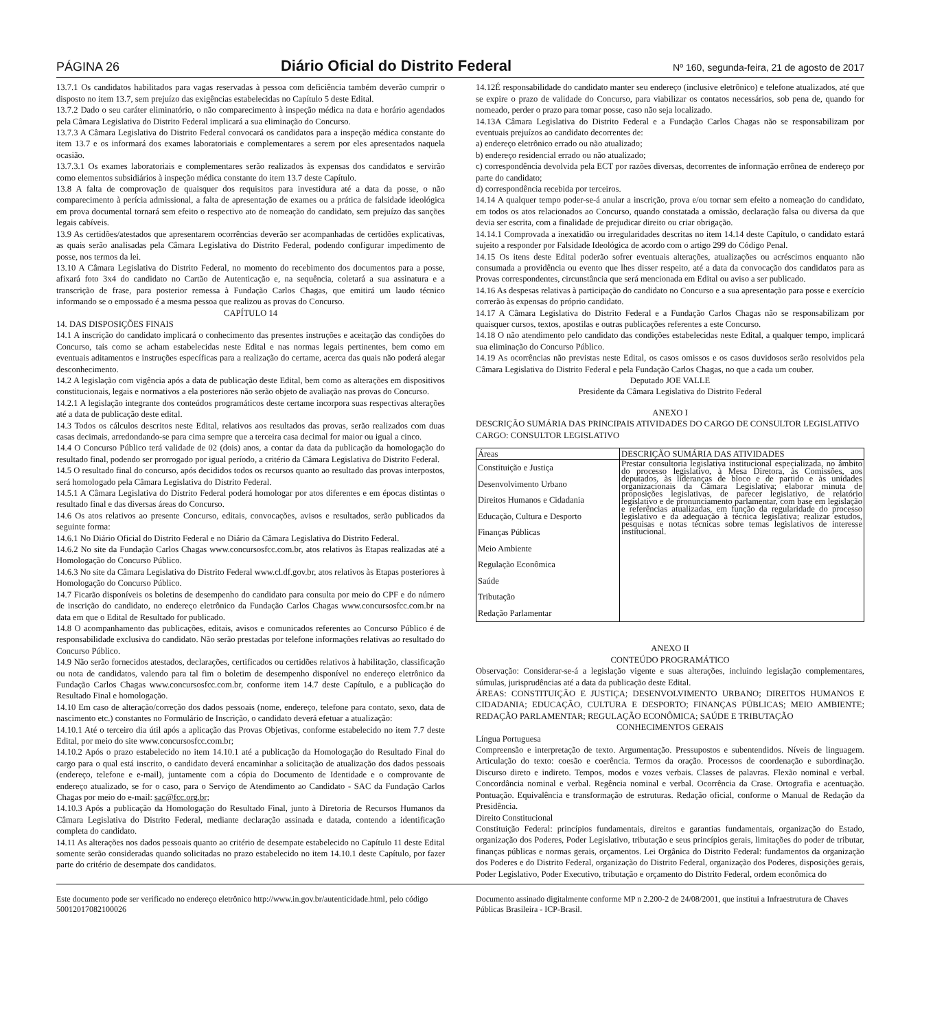PÁGINA 26 Diário Oficial do Distrito Federal Nº 160, segunda-feira, 21 de agosto de 2017
13.7.1 Os candidatos habilitados para vagas reservadas à pessoa com deficiência também deverão cumprir o disposto no item 13.7, sem prejuízo das exigências estabelecidas no Capítulo 5 deste Edital.
13.7.2 Dado o seu caráter eliminatório, o não comparecimento à inspeção médica na data e horário agendados pela Câmara Legislativa do Distrito Federal implicará a sua eliminação do Concurso.
13.7.3 A Câmara Legislativa do Distrito Federal convocará os candidatos para a inspeção médica constante do item 13.7 e os informará dos exames laboratoriais e complementares a serem por eles apresentados naquela ocasião.
13.7.3.1 Os exames laboratoriais e complementares serão realizados às expensas dos candidatos e servirão como elementos subsidiários à inspeção médica constante do item 13.7 deste Capítulo.
13.8 A falta de comprovação de quaisquer dos requisitos para investidura até a data da posse, o não comparecimento à perícia admissional, a falta de apresentação de exames ou a prática de falsidade ideológica em prova documental tornará sem efeito o respectivo ato de nomeação do candidato, sem prejuízo das sanções legais cabíveis.
13.9 As certidões/atestados que apresentarem ocorrências deverão ser acompanhadas de certidões explicativas, as quais serão analisadas pela Câmara Legislativa do Distrito Federal, podendo configurar impedimento de posse, nos termos da lei.
13.10 A Câmara Legislativa do Distrito Federal, no momento do recebimento dos documentos para a posse, afixará foto 3x4 do candidato no Cartão de Autenticação e, na sequência, coletará a sua assinatura e a transcrição de frase, para posterior remessa à Fundação Carlos Chagas, que emitirá um laudo técnico informando se o empossado é a mesma pessoa que realizou as provas do Concurso.
CAPÍTULO 14
14. DAS DISPOSIÇÕES FINAIS
14.1 A inscrição do candidato implicará o conhecimento das presentes instruções e aceitação das condições do Concurso, tais como se acham estabelecidas neste Edital e nas normas legais pertinentes, bem como em eventuais aditamentos e instruções específicas para a realização do certame, acerca das quais não poderá alegar desconhecimento.
14.2 A legislação com vigência após a data de publicação deste Edital, bem como as alterações em dispositivos constitucionais, legais e normativos a ela posteriores não serão objeto de avaliação nas provas do Concurso.
14.2.1 A legislação integrante dos conteúdos programáticos deste certame incorpora suas respectivas alterações até a data de publicação deste edital.
14.3 Todos os cálculos descritos neste Edital, relativos aos resultados das provas, serão realizados com duas casas decimais, arredondando-se para cima sempre que a terceira casa decimal for maior ou igual a cinco.
14.4 O Concurso Público terá validade de 02 (dois) anos, a contar da data da publicação da homologação do resultado final, podendo ser prorrogado por igual período, a critério da Câmara Legislativa do Distrito Federal.
14.5 O resultado final do concurso, após decididos todos os recursos quanto ao resultado das provas interpostos, será homologado pela Câmara Legislativa do Distrito Federal.
14.5.1 A Câmara Legislativa do Distrito Federal poderá homologar por atos diferentes e em épocas distintas o resultado final e das diversas áreas do Concurso.
14.6 Os atos relativos ao presente Concurso, editais, convocações, avisos e resultados, serão publicados da seguinte forma:
14.6.1 No Diário Oficial do Distrito Federal e no Diário da Câmara Legislativa do Distrito Federal.
14.6.2 No site da Fundação Carlos Chagas www.concursosfcc.com.br, atos relativos às Etapas realizadas até a Homologação do Concurso Público.
14.6.3 No site da Câmara Legislativa do Distrito Federal www.cl.df.gov.br, atos relativos às Etapas posteriores à Homologação do Concurso Público.
14.7 Ficarão disponíveis os boletins de desempenho do candidato para consulta por meio do CPF e do número de inscrição do candidato, no endereço eletrônico da Fundação Carlos Chagas www.concursosfcc.com.br na data em que o Edital de Resultado for publicado.
14.8 O acompanhamento das publicações, editais, avisos e comunicados referentes ao Concurso Público é de responsabilidade exclusiva do candidato. Não serão prestadas por telefone informações relativas ao resultado do Concurso Público.
14.9 Não serão fornecidos atestados, declarações, certificados ou certidões relativos à habilitação, classificação ou nota de candidatos, valendo para tal fim o boletim de desempenho disponível no endereço eletrônico da Fundação Carlos Chagas www.concursosfcc.com.br, conforme item 14.7 deste Capítulo, e a publicação do Resultado Final e homologação.
14.10 Em caso de alteração/correção dos dados pessoais (nome, endereço, telefone para contato, sexo, data de nascimento etc.) constantes no Formulário de Inscrição, o candidato deverá efetuar a atualização:
14.10.1 Até o terceiro dia útil após a aplicação das Provas Objetivas, conforme estabelecido no item 7.7 deste Edital, por meio do site www.concursosfcc.com.br;
14.10.2 Após o prazo estabelecido no item 14.10.1 até a publicação da Homologação do Resultado Final do cargo para o qual está inscrito, o candidato deverá encaminhar a solicitação de atualização dos dados pessoais (endereço, telefone e e-mail), juntamente com a cópia do Documento de Identidade e o comprovante de endereço atualizado, se for o caso, para o Serviço de Atendimento ao Candidato - SAC da Fundação Carlos Chagas por meio do e-mail: sac@fcc.org.br;
14.10.3 Após a publicação da Homologação do Resultado Final, junto à Diretoria de Recursos Humanos da Câmara Legislativa do Distrito Federal, mediante declaração assinada e datada, contendo a identificação completa do candidato.
14.11 As alterações nos dados pessoais quanto ao critério de desempate estabelecido no Capítulo 11 deste Edital somente serão consideradas quando solicitadas no prazo estabelecido no item 14.10.1 deste Capítulo, por fazer parte do critério de desempate dos candidatos.
14.12É responsabilidade do candidato manter seu endereço (inclusive eletrônico) e telefone atualizados, até que se expire o prazo de validade do Concurso, para viabilizar os contatos necessários, sob pena de, quando for nomeado, perder o prazo para tomar posse, caso não seja localizado.
14.13A Câmara Legislativa do Distrito Federal e a Fundação Carlos Chagas não se responsabilizam por eventuais prejuízos ao candidato decorrentes de:
a) endereço eletrônico errado ou não atualizado;
b) endereço residencial errado ou não atualizado;
c) correspondência devolvida pela ECT por razões diversas, decorrentes de informação errônea de endereço por parte do candidato;
d) correspondência recebida por terceiros.
14.14 A qualquer tempo poder-se-á anular a inscrição, prova e/ou tornar sem efeito a nomeação do candidato, em todos os atos relacionados ao Concurso, quando constatada a omissão, declaração falsa ou diversa da que devia ser escrita, com a finalidade de prejudicar direito ou criar obrigação.
14.14.1 Comprovada a inexatidão ou irregularidades descritas no item 14.14 deste Capítulo, o candidato estará sujeito a responder por Falsidade Ideológica de acordo com o artigo 299 do Código Penal.
14.15 Os itens deste Edital poderão sofrer eventuais alterações, atualizações ou acréscimos enquanto não consumada a providência ou evento que lhes disser respeito, até a data da convocação dos candidatos para as Provas correspondentes, circunstância que será mencionada em Edital ou aviso a ser publicado.
14.16 As despesas relativas à participação do candidato no Concurso e a sua apresentação para posse e exercício correrão às expensas do próprio candidato.
14.17 A Câmara Legislativa do Distrito Federal e a Fundação Carlos Chagas não se responsabilizam por quaisquer cursos, textos, apostilas e outras publicações referentes a este Concurso.
14.18 O não atendimento pelo candidato das condições estabelecidas neste Edital, a qualquer tempo, implicará sua eliminação do Concurso Público.
14.19 As ocorrências não previstas neste Edital, os casos omissos e os casos duvidosos serão resolvidos pela Câmara Legislativa do Distrito Federal e pela Fundação Carlos Chagas, no que a cada um couber.
Deputado JOE VALLE
Presidente da Câmara Legislativa do Distrito Federal
ANEXO I
DESCRIÇÃO SUMÁRIA DAS PRINCIPAIS ATIVIDADES DO CARGO DE CONSULTOR LEGISLATIVO
CARGO: CONSULTOR LEGISLATIVO
| Áreas | DESCRIÇÃO SUMÁRIA DAS ATIVIDADES |
| --- | --- |
| Constituição e Justiça Desenvolvimento Urbano Direitos Humanos e Cidadania Educação, Cultura e Desporto Finanças Públicas Meio Ambiente Regulação Econômica Saúde Tributação Redação Parlamentar | Prestar consultoria legislativa institucional especializada, no âmbito do processo legislativo, à Mesa Diretora, às Comissões, aos deputados, às lideranças de bloco e de partido e às unidades organizacionais da Câmara Legislativa; elaborar minuta de proposições legislativas, de parecer legislativo, de relatório legislativo e de pronunciamento parlamentar, com base em legislação e referências atualizadas, em função da regularidade do processo legislativo e da adequação à técnica legislativa; realizar estudos, pesquisas e notas técnicas sobre temas legislativos de interesse institucional. |
ANEXO II
CONTEÚDO PROGRAMÁTICO
Observação: Considerar-se-á a legislação vigente e suas alterações, incluindo legislação complementares, súmulas, jurisprudências até a data da publicação deste Edital.
ÁREAS: CONSTITUIÇÃO E JUSTIÇA; DESENVOLVIMENTO URBANO; DIREITOS HUMANOS E CIDADANIA; EDUCAÇÃO, CULTURA E DESPORTO; FINANÇAS PÚBLICAS; MEIO AMBIENTE; REDAÇÃO PARLAMENTAR; REGULAÇÃO ECONÔMICA; SAÚDE E TRIBUTAÇÃO
CONHECIMENTOS GERAIS
Língua Portuguesa
Compreensão e interpretação de texto. Argumentação. Pressupostos e subentendidos. Níveis de linguagem. Articulação do texto: coesão e coerência. Termos da oração. Processos de coordenação e subordinação. Discurso direto e indireto. Tempos, modos e vozes verbais. Classes de palavras. Flexão nominal e verbal. Concordância nominal e verbal. Regência nominal e verbal. Ocorrência da Crase. Ortografia e acentuação. Pontuação. Equivalência e transformação de estruturas. Redação oficial, conforme o Manual de Redação da Presidência.
Direito Constitucional
Constituição Federal: princípios fundamentais, direitos e garantias fundamentais, organização do Estado, organização dos Poderes, Poder Legislativo, tributação e seus princípios gerais, limitações do poder de tributar, finanças públicas e normas gerais, orçamentos. Lei Orgânica do Distrito Federal: fundamentos da organização dos Poderes e do Distrito Federal, organização do Distrito Federal, organização dos Poderes, disposições gerais, Poder Legislativo, Poder Executivo, tributação e orçamento do Distrito Federal, ordem econômica do
Este documento pode ser verificado no endereço eletrônico http://www.in.gov.br/autenticidade.html, pelo código 50012017082100026
Documento assinado digitalmente conforme MP n 2.200-2 de 24/08/2001, que institui a Infraestrutura de Chaves Públicas Brasileira - ICP-Brasil.